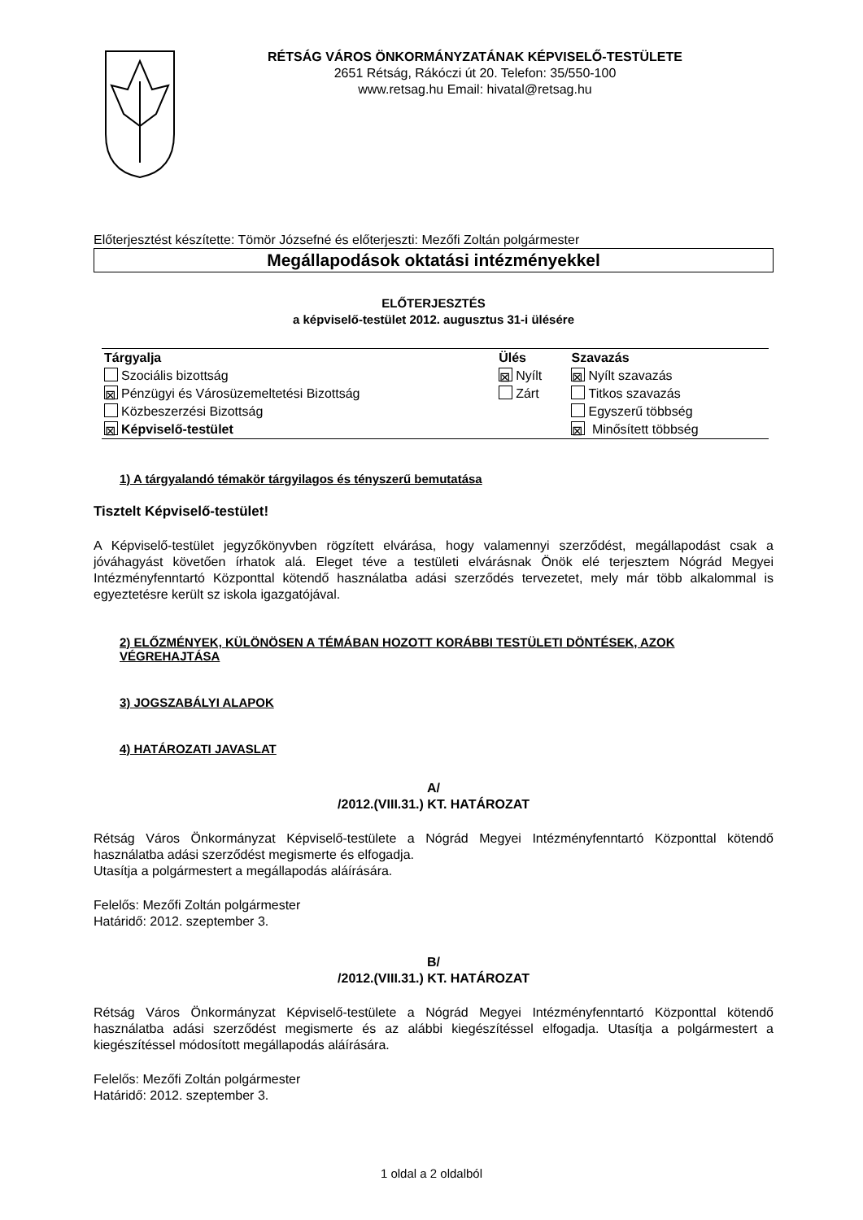RÉTSÁG VÁROS ÖNKORMÁNYZATÁNAK KÉPVISELŐ-TESTÜLETE
2651 Rétság, Rákóczi út 20. Telefon: 35/550-100
www.retsag.hu Email: hivatal@retsag.hu
Előterjesztést készítette: Tömör Józsefné és előterjeszti: Mezőfi Zoltán polgármester
Megállapodások oktatási intézményekkel
ELŐTERJESZTÉS
a képviselő-testület 2012. augusztus 31-i ülésére
| Tárgyalja | Ülés | Szavazás |
| Szociális bizottság | ⊠ Nyílt | ⊠ Nyílt szavazás |
| ⊠ Pénzügyi és Városüzemeltetési Bizottság | Zárt | Titkos szavazás |
| Közbeszerzési Bizottság | | Egyszerű többség |
| ⊠ Képviselő-testület | | ⊠ Minősített többség |
1) A tárgyalandó témakör tárgyilagos és tényszerű bemutatása
Tisztelt Képviselő-testület!
A Képviselő-testület jegyzőkönyvben rögzített elvárása, hogy valamennyi szerződést, megállapodást csak a jóváhagyást követően írhatok alá. Eleget téve a testületi elvárásnak Önök elé terjesztem Nógrád Megyei Intézményfenntartó Központtal kötendő használatba adási szerződés tervezetet, mely már több alkalommal is egyeztetésre került sz iskola igazgatójával.
2) ELŐZMÉNYEK, KÜLÖNÖSEN A TÉMÁBAN HOZOTT KORÁBBI TESTÜLETI DÖNTÉSEK, AZOK VÉGREHAJTÁSA
3) JOGSZABÁLYI ALAPOK
4) HATÁROZATI JAVASLAT
A/
/2012.(VIII.31.) KT. HATÁROZAT
Rétság Város Önkormányzat Képviselő-testülete a Nógrád Megyei Intézményfenntartó Központtal kötendő használatba adási szerződést megismerte és elfogadja.
Utasítja a polgármestert a megállapodás aláírására.
Felelős: Mezőfi Zoltán polgármester
Határidő: 2012. szeptember 3.
B/
/2012.(VIII.31.) KT. HATÁROZAT
Rétság Város Önkormányzat Képviselő-testülete a Nógrád Megyei Intézményfenntartó Központtal kötendő használatba adási szerződést megismerte és az alábbi kiegészítéssel elfogadja. Utasítja a polgármestert a kiegészítéssel módosított megállapodás aláírására.
Felelős: Mezőfi Zoltán polgármester
Határidő: 2012. szeptember 3.
1 oldal a 2 oldalból